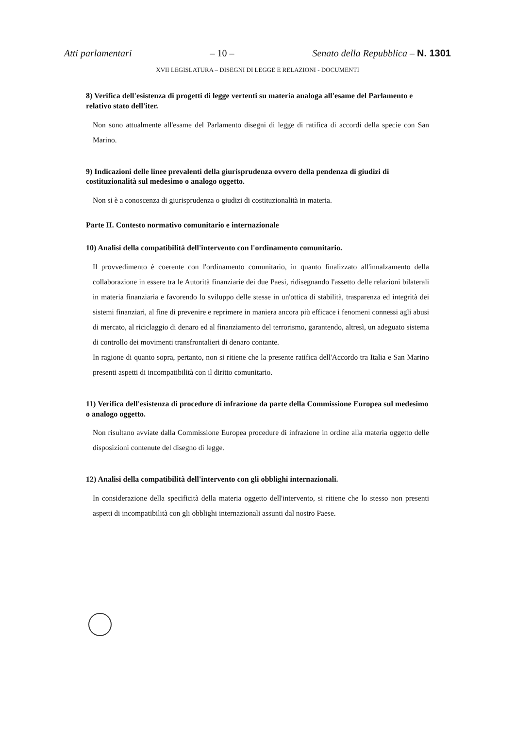Atti parlamentari – 10 – Senato della Repubblica – N. 1301
XVII LEGISLATURA – DISEGNI DI LEGGE E RELAZIONI - DOCUMENTI
8) Verifica dell'esistenza di progetti di legge vertenti su materia analoga all'esame del Parlamento e relativo stato dell'iter.
Non sono attualmente all'esame del Parlamento disegni di legge di ratifica di accordi della specie con San Marino.
9) Indicazioni delle linee prevalenti della giurisprudenza ovvero della pendenza di giudizi di costituzionalità sul medesimo o analogo oggetto.
Non si è a conoscenza di giurisprudenza o giudizi di costituzionalità in materia.
Parte II. Contesto normativo comunitario e internazionale
10) Analisi della compatibilità dell'intervento con l'ordinamento comunitario.
Il provvedimento è coerente con l'ordinamento comunitario, in quanto finalizzato all'innalzamento della collaborazione in essere tra le Autorità finanziarie dei due Paesi, ridisegnando l'assetto delle relazioni bilaterali in materia finanziaria e favorendo lo sviluppo delle stesse in un'ottica di stabilità, trasparenza ed integrità dei sistemi finanziari, al fine di prevenire e reprimere in maniera ancora più efficace i fenomeni connessi agli abusi di mercato, al riciclaggio di denaro ed al finanziamento del terrorismo, garantendo, altresì, un adeguato sistema di controllo dei movimenti transfrontalieri di denaro contante.
In ragione di quanto sopra, pertanto, non si ritiene che la presente ratifica dell'Accordo tra Italia e San Marino presenti aspetti di incompatibilità con il diritto comunitario.
11) Verifica dell'esistenza di procedure di infrazione da parte della Commissione Europea sul medesimo o analogo oggetto.
Non risultano avviate dalla Commissione Europea procedure di infrazione in ordine alla materia oggetto delle disposizioni contenute del disegno di legge.
12) Analisi della compatibilità dell'intervento con gli obblighi internazionali.
In considerazione della specificità della materia oggetto dell'intervento, si ritiene che lo stesso non presenti aspetti di incompatibilità con gli obblighi internazionali assunti dal nostro Paese.